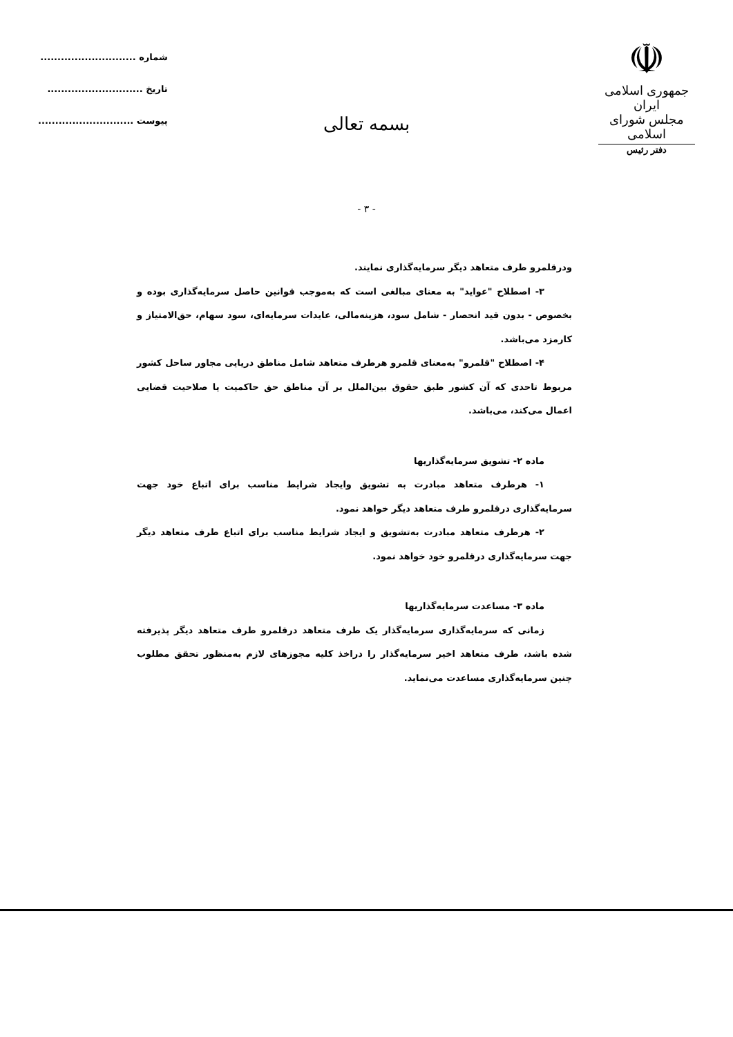☫
جمهوری اسلامی ایران
مجلس شورای اسلامی
دفتر رئیس
شماره ............................
تاریخ ............................
پیوست ............................
بسمه تعالی
- ۳ -
ودرقلمرو طرف متعاهد دیگر سرمایه‌گذاری نمایند.
۳- اصطلاح "عواید" به معنای مبالغی است که به‌موجب قوانین حاصل سرمایه‌گذاری بوده و بخصوص - بدون قید انحصار - شامل سود، هزینه‌مالی، عایدات سرمایه‌ای، سود سهام، حق‌الامتیاز و کارمزد می‌باشد.
۴- اصطلاح "قلمرو" به‌معنای قلمرو هرطرف متعاهد شامل مناطق دریایی مجاور ساحل کشور مربوط تاحدی که آن کشور طبق حقوق بین‌الملل بر آن مناطق حق حاکمیت یا صلاحیت قضایی اعمال می‌کند، می‌باشد.
ماده ۲- تشویق سرمایه‌گذاریها
۱- هرطرف متعاهد مبادرت به تشویق وایجاد شرایط مناسب برای اتباع خود جهت سرمایه‌گذاری درقلمرو طرف متعاهد دیگر خواهد نمود.
۲- هرطرف متعاهد مبادرت به‌تشویق و ایجاد شرایط مناسب برای اتباع طرف متعاهد دیگر جهت سرمایه‌گذاری درقلمرو خود خواهد نمود.
ماده ۳- مساعدت سرمایه‌گذاریها
زمانی که سرمایه‌گذاری سرمایه‌گذار یک طرف متعاهد درقلمرو طرف متعاهد دیگر پذیرفته شده باشد، طرف متعاهد اخیر سرمایه‌گذار را دراخذ کلیه مجوزهای لازم به‌منظور تحقق مطلوب چنین سرمایه‌گذاری مساعدت می‌نماید.